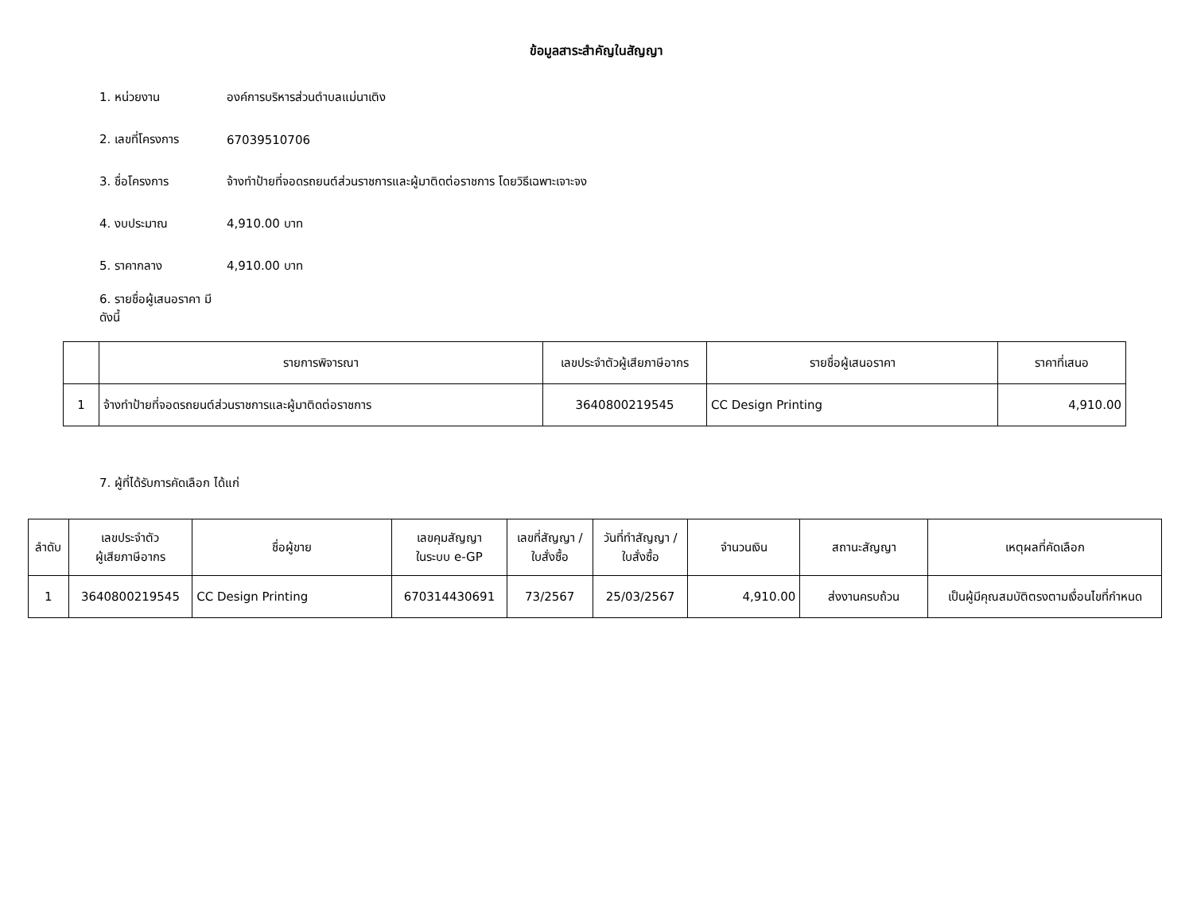ข้อมูลสาระสำคัญในสัญญา
1. หน่วยงาน องค์การบริหารส่วนตำบลแม่นาเติง
2. เลขที่โครงการ 67039510706
3. ชื่อโครงการ จ้างทำป้ายที่จอดรถยนต์ส่วนราชการและผู้มาติดต่อราชการ โดยวิธีเฉพาะเจาะจง
4. งบประมาณ 4,910.00 บาท
5. ราคากลาง 4,910.00 บาท
6. รายชื่อผู้เสนอราคา มีดังนี้
| | รายการพิจารณา | เลขประจำตัวผู้เสียภาษีอากร | รายชื่อผู้เสนอราคา | ราคาที่เสนอ |
| --- | --- | --- | --- | --- |
| 1 | จ้างทำป้ายที่จอดรถยนต์ส่วนราชการและผู้มาติดต่อราชการ | 3640800219545 | CC Design Printing | 4,910.00 |
7. ผู้ที่ได้รับการคัดเลือก ได้แก่
| ลำดับ | เลขประจำตัว ผู้เสียภาษีอากร | ชื่อผู้ขาย | เลขคุมสัญญา ในระบบ e-GP | เลขที่สัญญา / ใบสั่งซื้อ | วันที่ทำสัญญา / ใบสั่งซื้อ | จำนวนเงิน | สถานะสัญญา | เหตุผลที่คัดเลือก |
| --- | --- | --- | --- | --- | --- | --- | --- | --- |
| 1 | 3640800219545 | CC Design Printing | 670314430691 | 73/2567 | 25/03/2567 | 4,910.00 | ส่งงานครบถ้วน | เป็นผู้มีคุณสมบัติตรงตามเงื่อนไขที่กำหนด |